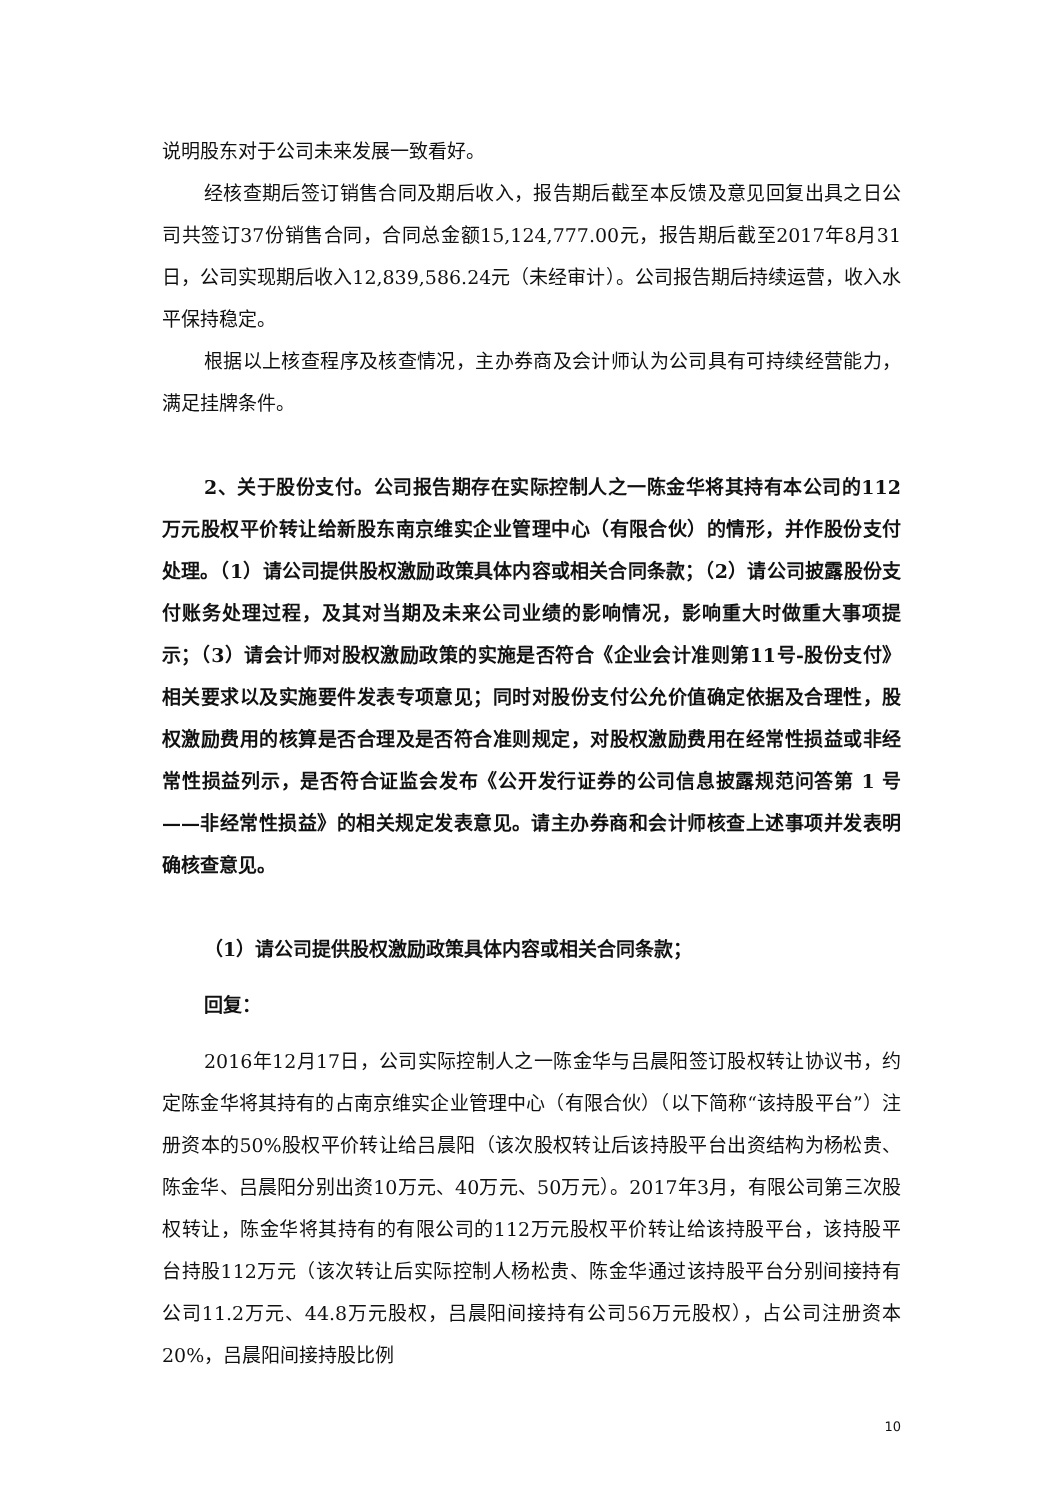说明股东对于公司未来发展一致看好。
经核查期后签订销售合同及期后收入，报告期后截至本反馈及意见回复出具之日公司共签订37份销售合同，合同总金额15,124,777.00元，报告期后截至2017年8月31日，公司实现期后收入12,839,586.24元（未经审计）。公司报告期后持续运营，收入水平保持稳定。
根据以上核查程序及核查情况，主办券商及会计师认为公司具有可持续经营能力，满足挂牌条件。
2、关于股份支付。公司报告期存在实际控制人之一陈金华将其持有本公司的112万元股权平价转让给新股东南京维实企业管理中心（有限合伙）的情形，并作股份支付处理。（1）请公司提供股权激励政策具体内容或相关合同条款；（2）请公司披露股份支付账务处理过程，及其对当期及未来公司业绩的影响情况，影响重大时做重大事项提示；（3）请会计师对股权激励政策的实施是否符合《企业会计准则第11号-股份支付》相关要求以及实施要件发表专项意见；同时对股份支付公允价值确定依据及合理性，股权激励费用的核算是否合理及是否符合准则规定，对股权激励费用在经常性损益或非经常性损益列示，是否符合证监会发布《公开发行证券的公司信息披露规范问答第 1 号——非经常性损益》的相关规定发表意见。请主办券商和会计师核查上述事项并发表明确核查意见。
（1）请公司提供股权激励政策具体内容或相关合同条款；
回复：
2016年12月17日，公司实际控制人之一陈金华与吕晨阳签订股权转让协议书，约定陈金华将其持有的占南京维实企业管理中心（有限合伙）（以下简称“该持股平台”）注册资本的50%股权平价转让给吕晨阳（该次股权转让后该持股平台出资结构为杨松贵、陈金华、吕晨阳分别出资10万元、40万元、50万元）。2017年3月，有限公司第三次股权转让，陈金华将其持有的有限公司的112万元股权平价转让给该持股平台，该持股平台持股112万元（该次转让后实际控制人杨松贵、陈金华通过该持股平台分别间接持有公司11.2万元、44.8万元股权，吕晨阳间接持有公司56万元股权），占公司注册资本20%，吕晨阳间接持股比例
10